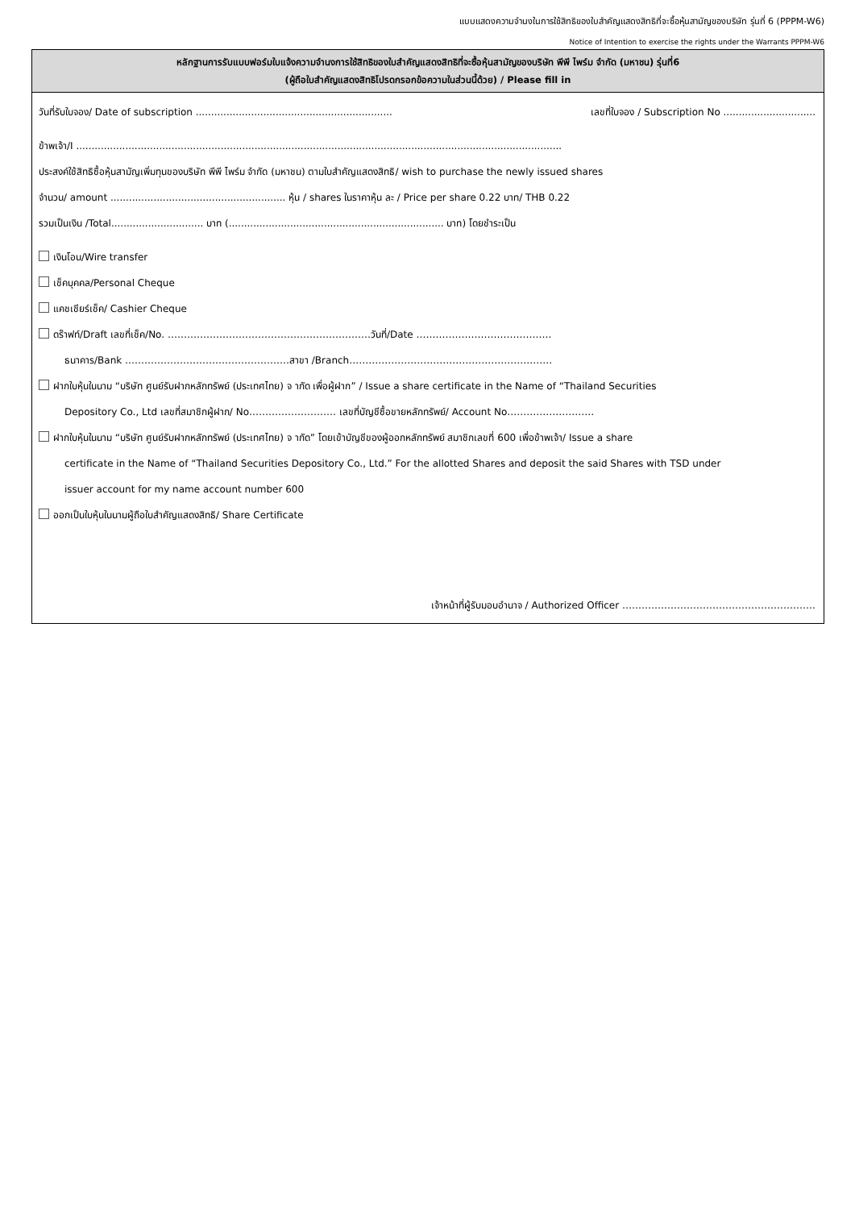แบบแสดงความจำนงในการใช้สิทธิของใบสำคัญแสดงสิทธิที่จะซื้อหุ้นสามัญของบริษัท รุ่นที่ 6 (PPPM-W6)
Notice of Intention to exercise the rights under the Warrants PPPM-W6
หลักฐานการรับแบบฟอร์มใบแจ้งความจำนงการใช้สิทธิของใบสำคัญแสดงสิทธิที่จะซื้อหุ้นสามัญของบริษัท พีพี ไพร์ม จำกัด (มหาชน) รุ่นที่6
(ผู้ถือใบสำคัญแสดงสิทธิโปรดกรอกข้อความในส่วนนี้ด้วย) / Please fill in
วันที่รับใบจอง/ Date of subscription ................................................................ เลขที่ใบจอง / Subscription No ..............................
ข้าพเจ้า/I ..............................................................................................................................................................
ประสงค์ใช้สิทธิซื้อหุ้นสามัญเพิ่มทุนของบริษัท พีพี ไพร์ม จำกัด (มหาชน) ตามใบสำคัญแสดงสิทธิ/ wish to purchase the newly issued shares
จำนวน/ amount ......................................................... หุ้น / shares ในราคาหุ้น ละ / Price per share 0.22 บาท/ THB 0.22
รวมเป็นเงิน /Total.............................. บาท (...................................................................... บาท) โดยชำระเป็น
เงินโอน/Wire transfer
เช็คบุคคล/Personal Cheque
แคชเชียร์เช็ค/ Cashier Cheque
ดร๊าฟท์/Draft เลขที่เช็ค/No. ………………………………………………………วันที่/Date ……………………………………
ธนาคาร/Bank ……………………………………………สาขา /Branch………………………………………………………
ฝากใบหุ้นในนาม “บริษัท ศูนย์รับฝากหลักทรัพย์ (ประเทศไทย) จ ากัด เพื่อผู้ฝาก” / Issue a share certificate in the Name of “Thailand Securities
Depository Co., Ltd เลขที่สมาชิกผู้ฝาก/ No……………………… เลขที่บัญชีซื้อขายหลักทรัพย์/ Account No………………………
ฝากใบหุ้นในนาม “บริษัท ศูนย์รับฝากหลักทรัพย์ (ประเทศไทย) จ ากัด” โดยเข้าบัญชีของผู้ออกหลักทรัพย์ สมาชิกเลขที่ 600 เพื่อข้าพเจ้า/ Issue a share
certificate in the Name of “Thailand Securities Depository Co., Ltd.” For the allotted Shares and deposit the said Shares with TSD under
issuer account for my name account number 600
ออกเป็นใบหุ้นในนามผู้ถือใบสำคัญแสดงสิทธิ/ Share Certificate
เจ้าหน้าที่ผู้รับมอบอำนาจ / Authorized Officer ……………………………………………………